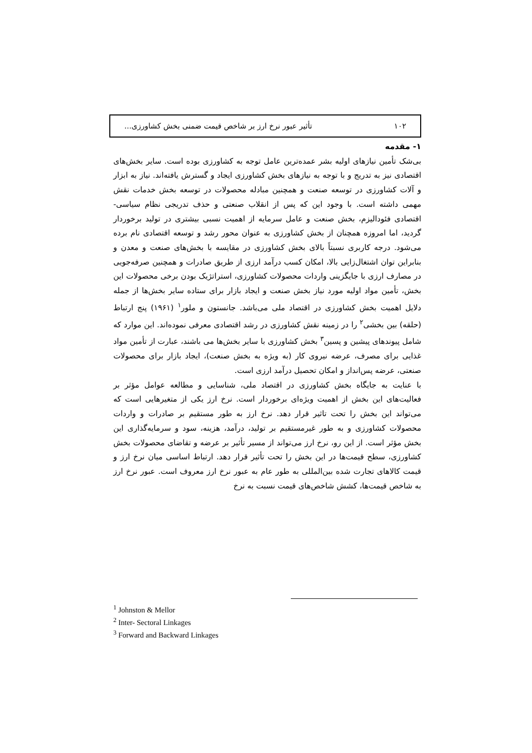۱۰۲ تأثیر عبور نرخ ارز بر شاخص قیمت ضمنی بخش کشاورزی...
۱- مقدمه
بی‌شک تأمین نیازهای اولیه بشر عمده‌ترین عامل توجه به کشاورزی بوده است. سایر بخش‌های اقتصادی نیز به تدریج و با توجه به نیازهای بخش کشاورزی ایجاد و گسترش یافته‌اند. نیاز به ابزار و آلات کشاورزی در توسعه صنعت و همچنین مبادله محصولات در توسعه بخش خدمات نقش مهمی داشته است. با وجود این که پس از انقلاب صنعتی و حذف تدریجی نظام سیاسی- اقتصادی فئودالیزم، بخش صنعت و عامل سرمایه از اهمیت نسبی بیشتری در تولید برخوردار گردید، اما امروزه همچنان از بخش کشاورزی به عنوان محور رشد و توسعه اقتصادی نام برده می‌شود. درجه کاربری نسبتاً بالای بخش کشاورزی در مقایسه با بخش‌های صنعت و معدن و بنابراین توان اشتغال‌زایی بالا، امکان کسب درآمد ارزی از طریق صادرات و همچنین صرفه‌جویی در مصارف ارزی با جایگزینی واردات محصولات کشاورزی، استراتژیک بودن برخی محصولات این بخش، تأمین مواد اولیه مورد نیاز بخش صنعت و ایجاد بازار برای ستاده سایر بخش‌ها از جمله دلایل اهمیت بخش کشاورزی در اقتصاد ملی می‌باشد. جانستون و ملور<sup>۱</sup> (۱۹۶۱) پنج ارتباط (حلقه) بین بخشی<sup>۲</sup> را در زمینه نقش کشاورزی در رشد اقتصادی معرفی نموده‌اند. این موارد که شامل پیوندهای پیشین و پسین<sup>۳</sup> بخش کشاورزی با سایر بخش‌ها می باشند، عبارت از تأمین مواد غذایی برای مصرف، عرضه نیروی کار (به ویژه به بخش صنعت)، ایجاد بازار برای محصولات صنعتی، عرضه پس‌انداز و امکان تحصیل درآمد ارزی است.
با عنایت به جایگاه بخش کشاورزی در اقتصاد ملی، شناسایی و مطالعه عوامل مؤثر بر فعالیت‌های این بخش از اهمیت ویژه‌ای برخوردار است. نرخ ارز یکی از متغیرهایی است که می‌تواند این بخش را تحت تاثیر قرار دهد. نرخ ارز به طور مستقیم بر صادرات و واردات محصولات کشاورزی و به طور غیرمستقیم بر تولید، درآمد، هزینه، سود و سرمایه‌گذاری این بخش مؤثر است. از این رو، نرخ ارز می‌تواند از مسیر تأثیر بر عرضه و تقاضای محصولات بخش کشاورزی، سطح قیمت‌ها در این بخش را تحت تأثیر قرار دهد. ارتباط اساسی میان نرخ ارز و قیمت کالاهای تجارت شده بین‌المللی به طور عام به عبور نرخ ارز معروف است. عبور نرخ ارز به شاخص قیمت‌ها، کشش شاخص‌های قیمت نسبت به نرخ
<sup>1</sup> Johnston & Mellor
<sup>2</sup> Inter- Sectoral Linkages
<sup>3</sup> Forward and Backward Linkages